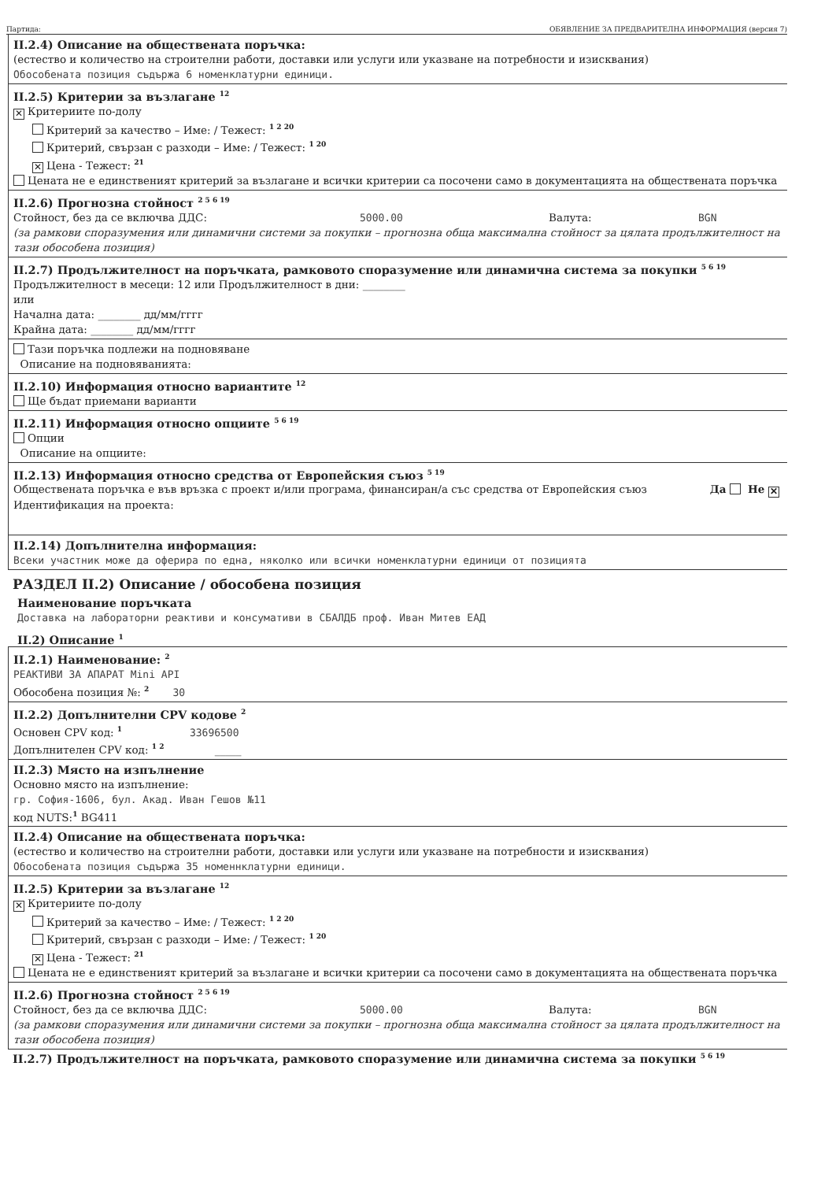Партида: ОБЯВЛЕНИЕ ЗА ПРЕДВАРИТЕЛНА ИНФОРМАЦИЯ (версия 7)
II.2.4) Описание на обществената поръчка:
(естество и количество на строителни работи, доставки или услуги или указване на потребности и изисквания)
Обособената позиция съдържа 6 номенклатурни единици.
II.2.5) Критерии за възлагане <sup>12</sup>
✕ Критериите по-долу
Критерий за качество – Име: / Тежест: <sup>1 2 20</sup>
Критерий, свързан с разходи – Име: / Тежест: <sup>1 20</sup>
✕ Цена - Тежест: <sup>21</sup>
Цената не е единственият критерий за възлагане и всички критерии са посочени само в документацията на обществената поръчка
II.2.6) Прогнозна стойност <sup>2 5 6 19</sup>
Стойност, без да се включва ДДС: 5000.00 Валута: BGN
(за рамкови споразумения или динамични системи за покупки – прогнозна обща максимална стойност за цялата продължителност на тази обособена позиция)
II.2.7) Продължителност на поръчката, рамковото споразумение или динамична система за покупки <sup>5 6 19</sup>
Продължителност в месеци: 12 или Продължителност в дни: ________
или
Начална дата: ________ дд/мм/гггг
Крайна дата: ________ дд/мм/гггг
Тази поръчка подлежи на подновяване
Описание на подновяванията:
II.2.10) Информация относно вариантите <sup>12</sup>
Ще бъдат приемани варианти
II.2.11) Информация относно опциите <sup>5 6 19</sup>
Опции
Описание на опциите:
II.2.13) Информация относно средства от Европейския съюз <sup>5 19</sup>
Обществената поръчка е във връзка с проект и/или програма, финансиран/а със средства от Европейския съюз Да Не ✕
Идентификация на проекта:
II.2.14) Допълнителна информация:
Всеки участник може да оферира по една, няколко или всички номенклатурни единици от позицията
РАЗДЕЛ II.2) Описание / обособена позиция
Наименование поръчката
Доставка на лабораторни реактиви и консумативи в СБАЛДБ проф. Иван Митев ЕАД
II.2) Описание <sup>1</sup>
II.2.1) Наименование: <sup>2</sup>
РЕАКТИВИ ЗА АПАРАТ Mini API
Обособена позиция №: <sup>2</sup> 30
II.2.2) Допълнителни CPV кодове <sup>2</sup>
Основен CPV код: <sup>1</sup> 33696500
Допълнителен CPV код: <sup>1 2</sup> _____
II.2.3) Място на изпълнение
Основно място на изпълнение:
гр. София-1606, бул. Акад. Иван Гешов №11
код NUTS:<sup>1</sup> BG411
II.2.4) Описание на обществената поръчка:
(естество и количество на строителни работи, доставки или услуги или указване на потребности и изисквания)
Обособената позиция съдържа 35 номеннклатурни единици.
II.2.5) Критерии за възлагане <sup>12</sup>
✕ Критериите по-долу
Критерий за качество – Име: / Тежест: <sup>1 2 20</sup>
Критерий, свързан с разходи – Име: / Тежест: <sup>1 20</sup>
✕ Цена - Тежест: <sup>21</sup>
Цената не е единственият критерий за възлагане и всички критерии са посочени само в документацията на обществената поръчка
II.2.6) Прогнозна стойност <sup>2 5 6 19</sup>
Стойност, без да се включва ДДС: 5000.00 Валута: BGN
(за рамкови споразумения или динамични системи за покупки – прогнозна обща максимална стойност за цялата продължителност на тази обособена позиция)
II.2.7) Продължителност на поръчката, рамковото споразумение или динамична система за покупки <sup>5 6 19</sup>